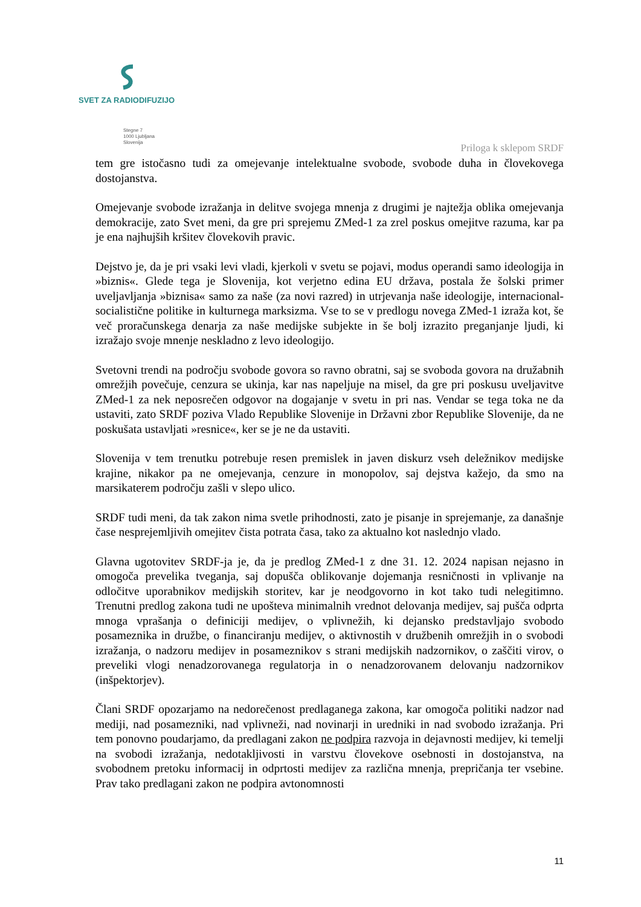SVET ZA RADIODIFUZIJO
Stegne 7
1000 Ljubljana
Slovenija
Priloga k sklepom SRDF
tem gre istočasno tudi za omejevanje intelektualne svobode, svobode duha in človekovega dostojanstva.
Omejevanje svobode izražanja in delitve svojega mnenja z drugimi je najtežja oblika omejevanja demokracije, zato Svet meni, da gre pri sprejemu ZMed-1 za zrel poskus omejitve razuma, kar pa je ena najhujših kršitev človekovih pravic.
Dejstvo je, da je pri vsaki levi vladi, kjerkoli v svetu se pojavi, modus operandi samo ideologija in »biznis«. Glede tega je Slovenija, kot verjetno edina EU država, postala že šolski primer uveljavljanja »biznisa« samo za naše (za novi razred) in utrjevanja naše ideologije, internacional-socialistične politike in kulturnega marksizma. Vse to se v predlogu novega ZMed-1 izraža kot, še več proračunskega denarja za naše medijske subjekte in še bolj izrazito preganjanje ljudi, ki izražajo svoje mnenje neskladno z levo ideologijo.
Svetovni trendi na področju svobode govora so ravno obratni, saj se svoboda govora na družabnih omrežjih povečuje, cenzura se ukinja, kar nas napeljuje na misel, da gre pri poskusu uveljavitve ZMed-1 za nek neposrečen odgovor na dogajanje v svetu in pri nas. Vendar se tega toka ne da ustaviti, zato SRDF poziva Vlado Republike Slovenije in Državni zbor Republike Slovenije, da ne poskušata ustavljati »resnice«, ker se je ne da ustaviti.
Slovenija v tem trenutku potrebuje resen premislek in javen diskurz vseh deležnikov medijske krajine, nikakor pa ne omejevanja, cenzure in monopolov, saj dejstva kažejo, da smo na marsikaterem področju zašli v slepo ulico.
SRDF tudi meni, da tak zakon nima svetle prihodnosti, zato je pisanje in sprejemanje, za današnje čase nesprejemljivih omejitev čista potrata časa, tako za aktualno kot naslednjo vlado.
Glavna ugotovitev SRDF-ja je, da je predlog ZMed-1 z dne 31. 12. 2024 napisan nejasno in omogoča prevelika tveganja, saj dopušča oblikovanje dojemanja resničnosti in vplivanje na odločitve uporabnikov medijskih storitev, kar je neodgovorno in kot tako tudi nelegitimno. Trenutni predlog zakona tudi ne upošteva minimalnih vrednot delovanja medijev, saj pušča odprta mnoga vprašanja o definiciji medijev, o vplivnežih, ki dejansko predstavljajo svobodo posameznika in družbe, o financiranju medijev, o aktivnostih v družbenih omrežjih in o svobodi izražanja, o nadzoru medijev in posameznikov s strani medijskih nadzornikov, o zaščiti virov, o preveliki vlogi nenadzorovanega regulatorja in o nenadzorovanem delovanju nadzornikov (inšpektorjev).
Člani SRDF opozarjamo na nedorečenost predlaganega zakona, kar omogoča politiki nadzor nad mediji, nad posamezniki, nad vplivneži, nad novinarji in uredniki in nad svobodo izražanja. Pri tem ponovno poudarjamo, da predlagani zakon ne podpira razvoja in dejavnosti medijev, ki temelji na svobodi izražanja, nedotakljivosti in varstvu človekove osebnosti in dostojanstva, na svobodnem pretoku informacij in odprtosti medijev za različna mnenja, prepričanja ter vsebine. Prav tako predlagani zakon ne podpira avtonomnosti
11